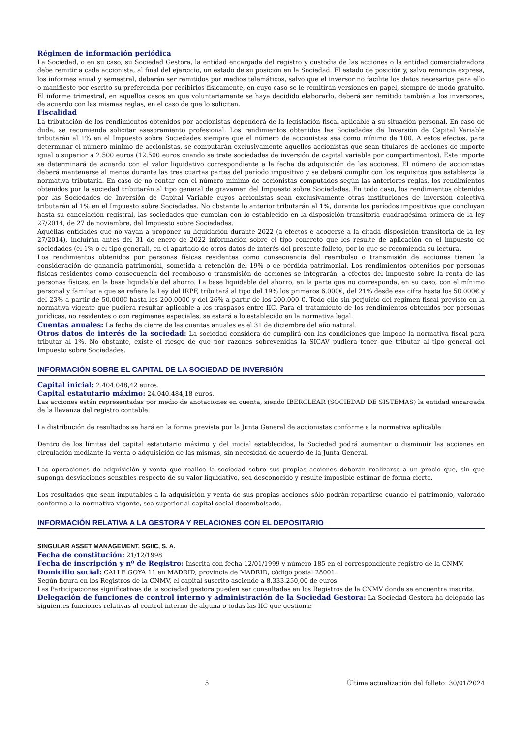Régimen de información periódica
La Sociedad, o en su caso, su Sociedad Gestora, la entidad encargada del registro y custodia de las acciones o la entidad comercializadora debe remitir a cada accionista, al final del ejercicio, un estado de su posición en la Sociedad. El estado de posición y, salvo renuncia expresa, los informes anual y semestral, deberán ser remitidos por medios telemáticos, salvo que el inversor no facilite los datos necesarios para ello o manifieste por escrito su preferencia por recibirlos físicamente, en cuyo caso se le remitirán versiones en papel, siempre de modo gratuito. El informe trimestral, en aquellos casos en que voluntariamente se haya decidido elaborarlo, deberá ser remitido también a los inversores, de acuerdo con las mismas reglas, en el caso de que lo soliciten.
Fiscalidad
La tributación de los rendimientos obtenidos por accionistas dependerá de la legislación fiscal aplicable a su situación personal. En caso de duda, se recomienda solicitar asesoramiento profesional. Los rendimientos obtenidos las Sociedades de Inversión de Capital Variable tributarán al 1% en el Impuesto sobre Sociedades siempre que el número de accionistas sea como mínimo de 100. A estos efectos, para determinar el número mínimo de accionistas, se computarán exclusivamente aquellos accionistas que sean titulares de acciones de importe igual o superior a 2.500 euros (12.500 euros cuando se trate sociedades de inversión de capital variable por compartimentos). Este importe se determinará de acuerdo con el valor liquidativo correspondiente a la fecha de adquisición de las acciones. El número de accionistas deberá mantenerse al menos durante las tres cuartas partes del período impositivo y se deberá cumplir con los requisitos que establezca la normativa tributaria. En caso de no contar con el número mínimo de accionistas computados según las anteriores reglas, los rendimientos obtenidos por la sociedad tributarán al tipo general de gravamen del Impuesto sobre Sociedades. En todo caso, los rendimientos obtenidos por las Sociedades de Inversión de Capital Variable cuyos accionistas sean exclusivamente otras instituciones de inversión colectiva tributarán al 1% en el Impuesto sobre Sociedades. No obstante lo anterior tributarán al 1%, durante los períodos impositivos que concluyan hasta su cancelación registral, las sociedades que cumplan con lo establecido en la disposición transitoria cuadragésima primera de la ley 27/2014, de 27 de noviembre, del Impuesto sobre Sociedades.
Aquéllas entidades que no vayan a proponer su liquidación durante 2022 (a efectos e acogerse a la citada disposición transitoria de la ley 27/2014), incluirán antes del 31 de enero de 2022 información sobre el tipo concreto que les resulte de aplicación en el impuesto de sociedades (el 1% o el tipo general), en el apartado de otros datos de interés del presente folleto, por lo que se recomienda su lectura.
Los rendimientos obtenidos por personas físicas residentes como consecuencia del reembolso o transmisión de acciones tienen la consideración de ganancia patrimonial, sometida a retención del 19% o de pérdida patrimonial. Los rendimientos obtenidos por personas físicas residentes como consecuencia del reembolso o transmisión de acciones se integrarán, a efectos del impuesto sobre la renta de las personas físicas, en la base liquidable del ahorro. La base liquidable del ahorro, en la parte que no corresponda, en su caso, con el mínimo personal y familiar a que se refiere la Ley del IRPF, tributará al tipo del 19% los primeros 6.000€, del 21% desde esa cifra hasta los 50.000€ y del 23% a partir de 50.000€ hasta los 200.000€ y del 26% a partir de los 200.000 €. Todo ello sin perjuicio del régimen fiscal previsto en la normativa vigente que pudiera resultar aplicable a los traspasos entre IIC. Para el tratamiento de los rendimientos obtenidos por personas jurídicas, no residentes o con regímenes especiales, se estará a lo establecido en la normativa legal.
Cuentas anuales: La fecha de cierre de las cuentas anuales es el 31 de diciembre del año natural.
Otros datos de interés de la sociedad: La sociedad considera de cumplirá con las condiciones que impone la normativa fiscal para tributar al 1%. No obstante, existe el riesgo de que por razones sobrevenidas la SICAV pudiera tener que tributar al tipo general del Impuesto sobre Sociedades.
INFORMACIÓN SOBRE EL CAPITAL DE LA SOCIEDAD DE INVERSIÓN
Capital inicial: 2.404.048,42 euros.
Capital estatutario máximo: 24.040.484,18 euros.
Las acciones están representadas por medio de anotaciones en cuenta, siendo IBERCLEAR (SOCIEDAD DE SISTEMAS) la entidad encargada de la llevanza del registro contable.
La distribución de resultados se hará en la forma prevista por la Junta General de accionistas conforme a la normativa aplicable.
Dentro de los límites del capital estatutario máximo y del inicial establecidos, la Sociedad podrá aumentar o disminuir las acciones en circulación mediante la venta o adquisición de las mismas, sin necesidad de acuerdo de la Junta General.
Las operaciones de adquisición y venta que realice la sociedad sobre sus propias acciones deberán realizarse a un precio que, sin que suponga desviaciones sensibles respecto de su valor liquidativo, sea desconocido y resulte imposible estimar de forma cierta.
Los resultados que sean imputables a la adquisición y venta de sus propias acciones sólo podrán repartirse cuando el patrimonio, valorado conforme a la normativa vigente, sea superior al capital social desembolsado.
INFORMACIÓN RELATIVA A LA GESTORA Y RELACIONES CON EL DEPOSITARIO
SINGULAR ASSET MANAGEMENT, SGIIC, S. A.
Fecha de constitución: 21/12/1998
Fecha de inscripción y nº de Registro: Inscrita con fecha 12/01/1999 y número 185 en el correspondiente registro de la CNMV.
Domicilio social: CALLE GOYA 11 en MADRID, provincia de MADRID, código postal 28001.
Según figura en los Registros de la CNMV, el capital suscrito asciende a 8.333.250,00 de euros.
Las Participaciones significativas de la sociedad gestora pueden ser consultadas en los Registros de la CNMV donde se encuentra inscrita.
Delegación de funciones de control interno y administración de la Sociedad Gestora: La Sociedad Gestora ha delegado las siguientes funciones relativas al control interno de alguna o todas las IIC que gestiona:
5 Última actualización del folleto: 30/01/2024